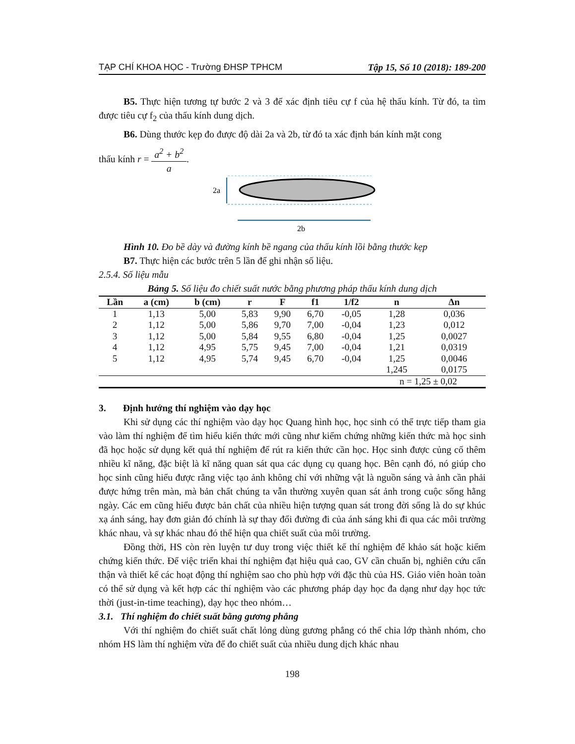TẠP CHÍ KHOA HỌC - Trường ĐHSP TPHCM Tập 15, Số 10 (2018): 189-200
B5. Thực hiện tương tự bước 2 và 3 để xác định tiêu cự f của hệ thấu kính. Từ đó, ta tìm được tiêu cự f<sub>2</sub> của thấu kính dung dịch.
B6. Dùng thước kẹp đo được độ dài 2a và 2b, từ đó ta xác định bán kính mặt cong
thấu kính r = a<sup>2</sup> + b<sup>2</sup> a.
2a
2b
Hình 10. Đo bề dày và đường kính bề ngang của thấu kính lồi bằng thước kẹp
B7. Thực hiện các bước trên 5 lần để ghi nhận số liệu.
2.5.4. Số liệu mẫu
Bảng 5. Số liệu đo chiết suất nước bằng phương pháp thấu kính dung dịch
| Lần | a (cm) | b (cm) | r | F | f1 | 1/f2 | n | Δn |
| --- | --- | --- | --- | --- | --- | --- | --- | --- |
| 1 | 1,13 | 5,00 | 5,83 | 9,90 | 6,70 | -0,05 | 1,28 | 0,036 |
| 2 | 1,12 | 5,00 | 5,86 | 9,70 | 7,00 | -0,04 | 1,23 | 0,012 |
| 3 | 1,12 | 5,00 | 5,84 | 9,55 | 6,80 | -0,04 | 1,25 | 0,0027 |
| 4 | 1,12 | 4,95 | 5,75 | 9,45 | 7,00 | -0,04 | 1,21 | 0,0319 |
| 5 | 1,12 | 4,95 | 5,74 | 9,45 | 6,70 | -0,04 | 1,25 | 0,0046 |
| | | | | | | | 1,245 | 0,0175 |
| | | | | | | | n = 1,25 ± 0,02 | |
3. Định hướng thí nghiệm vào dạy học
Khi sử dụng các thí nghiệm vào dạy học Quang hình học, học sinh có thể trực tiếp tham gia vào làm thí nghiệm để tìm hiểu kiến thức mới cũng như kiểm chứng những kiến thức mà học sinh đã học hoặc sử dụng kết quả thí nghiệm để rút ra kiến thức cần học. Học sinh được củng cố thêm nhiều kĩ năng, đặc biệt là kĩ năng quan sát qua các dụng cụ quang học. Bên cạnh đó, nó giúp cho học sinh cũng hiểu được rằng việc tạo ảnh không chỉ với những vật là nguồn sáng và ảnh cần phải được hứng trên màn, mà bản chất chúng ta vẫn thường xuyên quan sát ảnh trong cuộc sống hằng ngày. Các em cũng hiểu được bản chất của nhiều hiện tượng quan sát trong đời sống là do sự khúc xạ ánh sáng, hay đơn giản đó chính là sự thay đổi đường đi của ánh sáng khi đi qua các môi trường khác nhau, và sự khác nhau đó thể hiện qua chiết suất của môi trường.
Đồng thời, HS còn rèn luyện tư duy trong việc thiết kế thí nghiệm để khảo sát hoặc kiểm chứng kiến thức. Để việc triển khai thí nghiệm đạt hiệu quả cao, GV cần chuẩn bị, nghiên cứu cẩn thận và thiết kế các hoạt động thí nghiệm sao cho phù hợp với đặc thù của HS. Giáo viên hoàn toàn có thể sử dụng và kết hợp các thí nghiệm vào các phương pháp dạy học đa dạng như dạy học tức thời (just-in-time teaching), dạy học theo nhóm…
3.1. Thí nghiệm đo chiết suất bằng gương phẳng
Với thí nghiệm đo chiết suất chất lỏng dùng gương phẳng có thể chia lớp thành nhóm, cho nhóm HS làm thí nghiệm vừa để đo chiết suất của nhiều dung dịch khác nhau
198